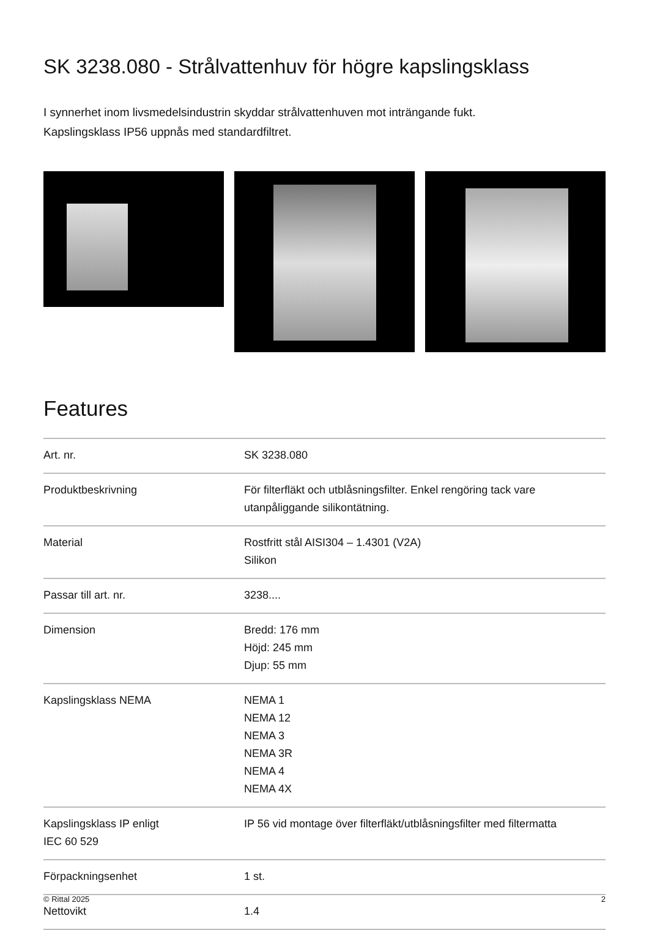SK 3238.080 - Strålvattenhuv för högre kapslingsklass
I synnerhet inom livsmedelsindustrin skyddar strålvattenhuven mot inträngande fukt.
Kapslingsklass IP56 uppnås med standardfiltret.
Features
| Art. nr. | SK 3238.080 |
| Produktbeskrivning | För filterfläkt och utblåsningsfilter. Enkel rengöring tack vare utanpåliggande silikontätning. |
| Material | Rostfritt stål AISI304 – 1.4301 (V2A) Silikon |
| Passar till art. nr. | 3238.... |
| Dimension | Bredd: 176 mm Höjd: 245 mm Djup: 55 mm |
| Kapslingsklass NEMA | NEMA 1 NEMA 12 NEMA 3 NEMA 3R NEMA 4 NEMA 4X |
| Kapslingsklass IP enligt IEC 60 529 | IP 56 vid montage över filterfläkt/utblåsningsfilter med filtermatta |
| Förpackningsenhet | 1 st. |
| Nettovikt | 1.4 |
© Rittal 2025 2